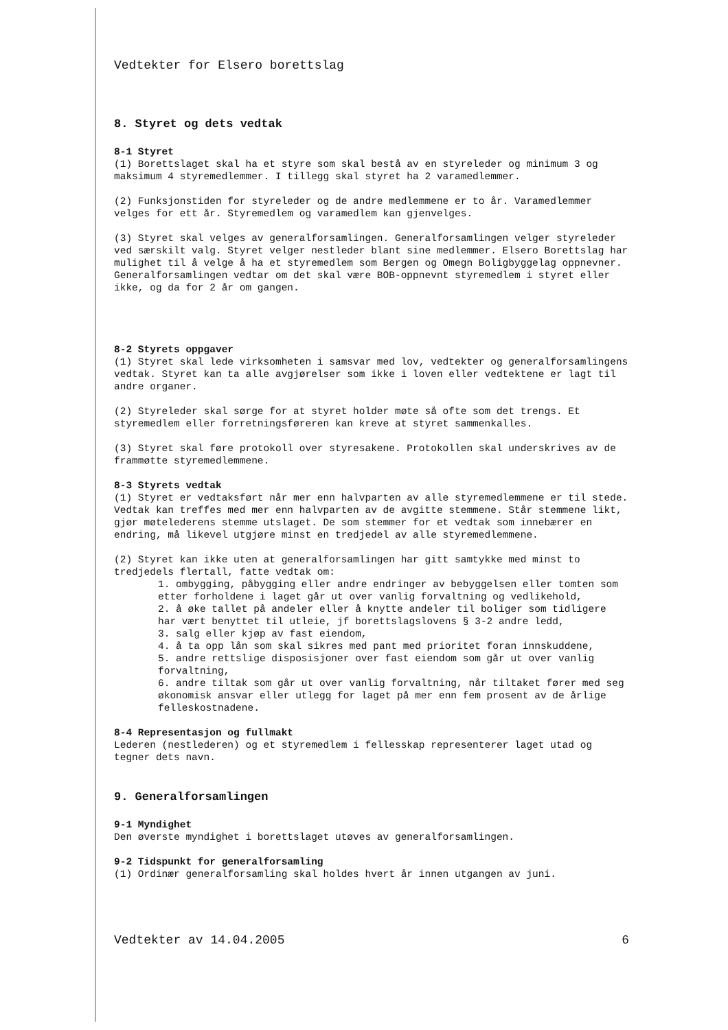Vedtekter for Elsero borettslag
8. Styret og dets vedtak
8-1 Styret
(1) Borettslaget skal ha et styre som skal bestå av en styreleder og minimum 3 og maksimum 4 styremedlemmer. I tillegg skal styret ha 2 varamedlemmer.
(2) Funksjonstiden for styreleder og de andre medlemmene er to år. Varamedlemmer velges for ett år. Styremedlem og varamedlem kan gjenvelges.
(3) Styret skal velges av generalforsamlingen. Generalforsamlingen velger styreleder ved særskilt valg. Styret velger nestleder blant sine medlemmer. Elsero Borettslag har mulighet til å velge å ha et styremedlem som Bergen og Omegn Boligbyggelag oppnevner. Generalforsamlingen vedtar om det skal være BOB-oppnevnt styremedlem i styret eller ikke, og da for 2 år om gangen.
8-2 Styrets oppgaver
(1) Styret skal lede virksomheten i samsvar med lov, vedtekter og generalforsamlingens vedtak. Styret kan ta alle avgjørelser som ikke i loven eller vedtektene er lagt til andre organer.
(2) Styreleder skal sørge for at styret holder møte så ofte som det trengs. Et styremedlem eller forretningsføreren kan kreve at styret sammenkalles.
(3) Styret skal føre protokoll over styresakene. Protokollen skal underskrives av de frammøtte styremedlemmene.
8-3 Styrets vedtak
(1) Styret er vedtaksført når mer enn halvparten av alle styremedlemmene er til stede. Vedtak kan treffes med mer enn halvparten av de avgitte stemmene. Står stemmene likt, gjør møtelederens stemme utslaget. De som stemmer for et vedtak som innebærer en endring, må likevel utgjøre minst en tredjedel av alle styremedlemmene.
(2) Styret kan ikke uten at generalforsamlingen har gitt samtykke med minst to tredjedels flertall, fatte vedtak om:
1. ombygging, påbygging eller andre endringer av bebyggelsen eller tomten som etter forholdene i laget går ut over vanlig forvaltning og vedlikehold,
2. å øke tallet på andeler eller å knytte andeler til boliger som tidligere har vært benyttet til utleie, jf borettslagslovens § 3-2 andre ledd,
3. salg eller kjøp av fast eiendom,
4. å ta opp lån som skal sikres med pant med prioritet foran innskuddene,
5. andre rettslige disposisjoner over fast eiendom som går ut over vanlig forvaltning,
6. andre tiltak som går ut over vanlig forvaltning, når tiltaket fører med seg økonomisk ansvar eller utlegg for laget på mer enn fem prosent av de årlige felleskostnadene.
8-4 Representasjon og fullmakt
Lederen (nestlederen) og et styremedlem i fellesskap representerer laget utad og tegner dets navn.
9. Generalforsamlingen
9-1 Myndighet
Den øverste myndighet i borettslaget utøves av generalforsamlingen.
9-2 Tidspunkt for generalforsamling
(1) Ordinær generalforsamling skal holdes hvert år innen utgangen av juni.
Vedtekter av 14.04.2005 6